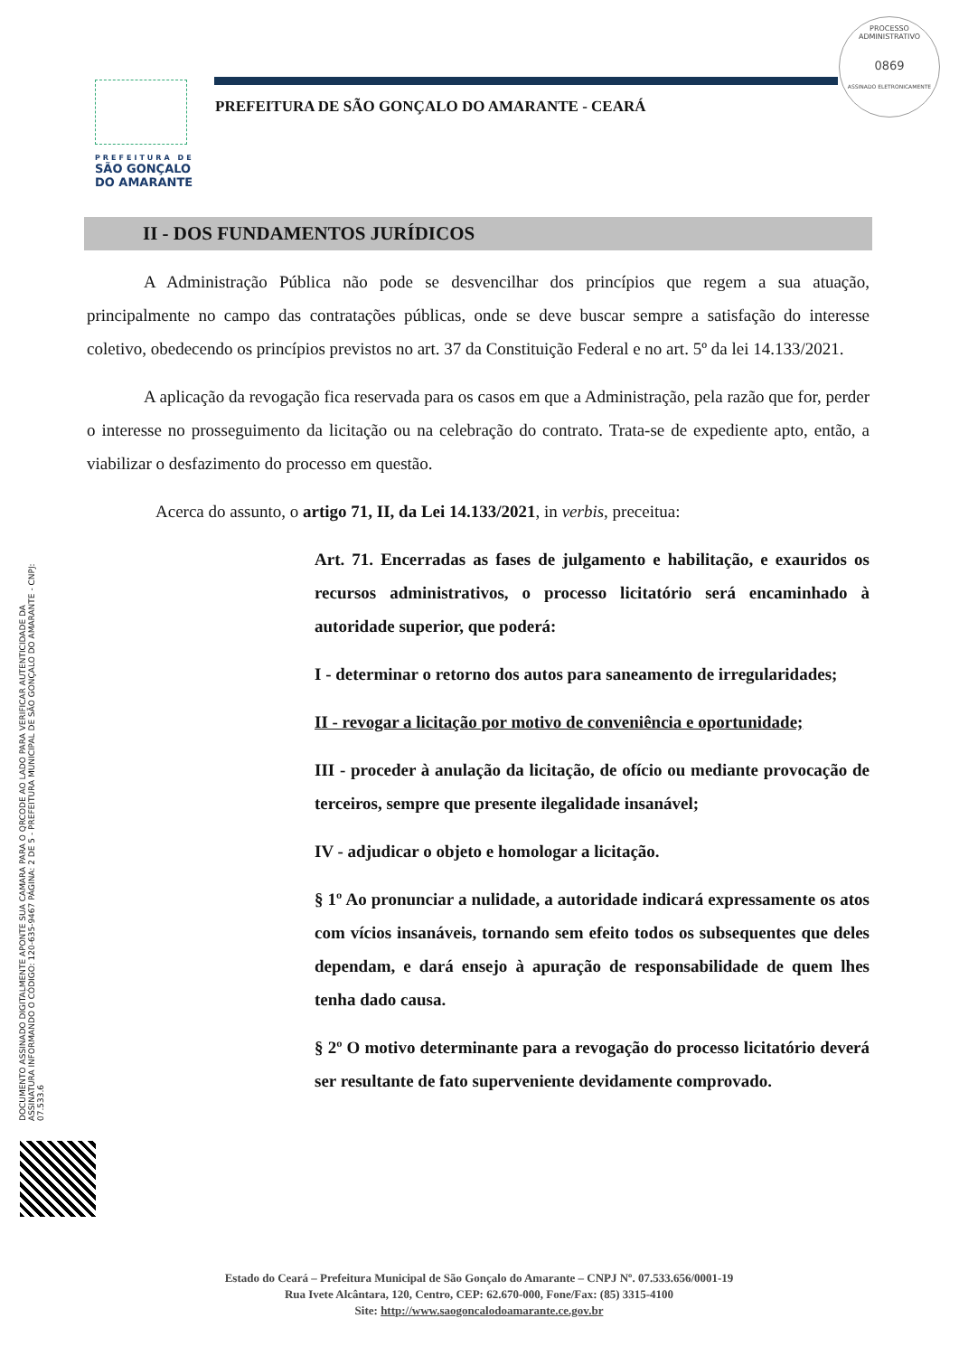PREFEITURA DE
SÃO GONÇALO
DO AMARANTE
PROCESSO ADMINISTRATIVO
0869
ASSINADO ELETRONICAMENTE
PREFEITURA DE SÃO GONÇALO DO AMARANTE - CEARÁ
DOCUMENTO ASSINADO DIGITALMENTE APONTE SUA CAMARA PARA O QRCODE AO LADO PARA VERIFICAR AUTENTICIDADE DA ASSINATURA INFORMANDO O CÓDIGO: 120-635-9467 PÁGINA: 2 DE 5 - PREFEITURA MUNICIPAL DE SÃO GONÇALO DO AMARANTE - CNPJ: 07.533.6
II - DOS FUNDAMENTOS JURÍDICOS
A Administração Pública não pode se desvencilhar dos princípios que regem a sua atuação, principalmente no campo das contratações públicas, onde se deve buscar sempre a satisfação do interesse coletivo, obedecendo os princípios previstos no art. 37 da Constituição Federal e no art. 5º da lei 14.133/2021.
A aplicação da revogação fica reservada para os casos em que a Administração, pela razão que for, perder o interesse no prosseguimento da licitação ou na celebração do contrato. Trata-se de expediente apto, então, a viabilizar o desfazimento do processo em questão.
Acerca do assunto, o artigo 71, II, da Lei 14.133/2021, in verbis, preceitua:
Art. 71. Encerradas as fases de julgamento e habilitação, e exauridos os recursos administrativos, o processo licitatório será encaminhado à autoridade superior, que poderá:
I - determinar o retorno dos autos para saneamento de irregularidades;
II - revogar a licitação por motivo de conveniência e oportunidade;
III - proceder à anulação da licitação, de ofício ou mediante provocação de terceiros, sempre que presente ilegalidade insanável;
IV - adjudicar o objeto e homologar a licitação.
§ 1º Ao pronunciar a nulidade, a autoridade indicará expressamente os atos com vícios insanáveis, tornando sem efeito todos os subsequentes que deles dependam, e dará ensejo à apuração de responsabilidade de quem lhes tenha dado causa.
§ 2º O motivo determinante para a revogação do processo licitatório deverá ser resultante de fato superveniente devidamente comprovado.
Estado do Ceará – Prefeitura Municipal de São Gonçalo do Amarante – CNPJ Nº. 07.533.656/0001-19
Rua Ivete Alcântara, 120, Centro, CEP: 62.670-000, Fone/Fax: (85) 3315-4100
Site: http://www.saogoncalodoamarante.ce.gov.br